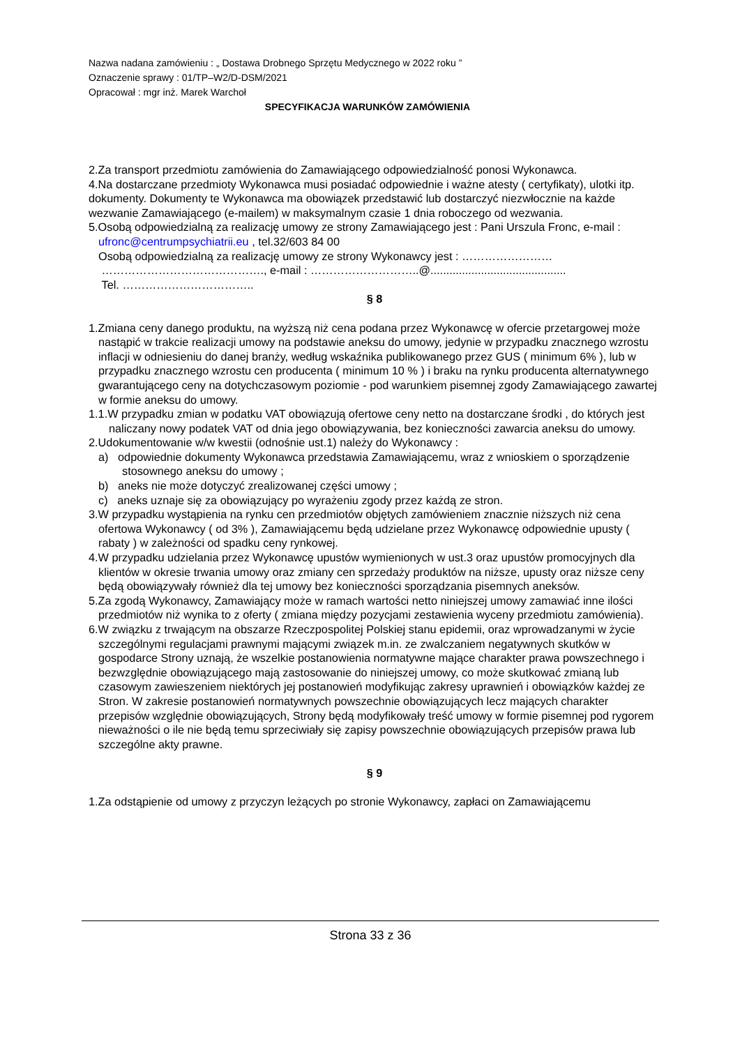Nazwa nadana zamówieniu : „ Dostawa Drobnego Sprzętu Medycznego w 2022 roku ”
Oznaczenie sprawy : 01/TP–W2/D-DSM/2021
Opracował : mgr inż. Marek Warchoł
SPECYFIKACJA WARUNKÓW ZAMÓWIENIA
2.Za transport przedmiotu zamówienia do Zamawiającego odpowiedzialność ponosi Wykonawca.
4.Na dostarczane przedmioty Wykonawca musi posiadać odpowiednie i ważne atesty ( certyfikaty), ulotki itp. dokumenty. Dokumenty te Wykonawca ma obowiązek przedstawić lub dostarczyć niezwłocznie na każde wezwanie Zamawiającego (e-mailem) w maksymalnym czasie 1 dnia roboczego od wezwania.
5.Osobą odpowiedzialną za realizację umowy ze strony Zamawiającego jest : Pani Urszula Fronc, e-mail : ufronc@centrumpsychiatrii.eu , tel.32/603 84 00
Osobą odpowiedzialną za realizację umowy ze strony Wykonawcy jest : ……………………
……………………………………., e-mail : ………………………..@...........................................
Tel. ……………………………..
§ 8
1.Zmiana ceny danego produktu, na wyższą niż cena podana przez Wykonawcę w ofercie przetargowej może nastąpić w trakcie realizacji umowy na podstawie aneksu do umowy, jedynie w przypadku znacznego wzrostu inflacji w odniesieniu do danej branży, według wskaźnika publikowanego przez GUS ( minimum 6% ), lub w przypadku znacznego wzrostu cen producenta ( minimum 10 % ) i braku na rynku producenta alternatywnego gwarantującego ceny na dotychczasowym poziomie - pod warunkiem pisemnej zgody Zamawiającego zawartej w formie aneksu do umowy.
1.1.W przypadku zmian w podatku VAT obowiązują ofertowe ceny netto na dostarczane środki , do których jest naliczany nowy podatek VAT od dnia jego obowiązywania, bez konieczności zawarcia aneksu do umowy.
2.Udokumentowanie w/w kwestii (odnośnie ust.1) należy do Wykonawcy :
a) odpowiednie dokumenty Wykonawca przedstawia Zamawiającemu, wraz z wnioskiem o sporządzenie stosownego aneksu do umowy ;
b) aneks nie może dotyczyć zrealizowanej części umowy ;
c) aneks uznaje się za obowiązujący po wyrażeniu zgody przez każdą ze stron.
3.W przypadku wystąpienia na rynku cen przedmiotów objętych zamówieniem znacznie niższych niż cena ofertowa Wykonawcy ( od 3% ), Zamawiającemu będą udzielane przez Wykonawcę odpowiednie upusty ( rabaty ) w zależności od spadku ceny rynkowej.
4.W przypadku udzielania przez Wykonawcę upustów wymienionych w ust.3 oraz upustów promocyjnych dla klientów w okresie trwania umowy oraz zmiany cen sprzedaży produktów na niższe, upusty oraz niższe ceny będą obowiązywały również dla tej umowy bez konieczności sporządzania pisemnych aneksów.
5.Za zgodą Wykonawcy, Zamawiający może w ramach wartości netto niniejszej umowy zamawiać inne ilości przedmiotów niż wynika to z oferty ( zmiana między pozycjami zestawienia wyceny przedmiotu zamówienia).
6.W związku z trwającym na obszarze Rzeczpospolitej Polskiej stanu epidemii, oraz wprowadzanymi w życie szczególnymi regulacjami prawnymi mającymi związek m.in. ze zwalczaniem negatywnych skutków w gospodarce Strony uznają, że wszelkie postanowienia normatywne mające charakter prawa powszechnego i bezwzględnie obowiązującego mają zastosowanie do niniejszej umowy, co może skutkować zmianą lub czasowym zawieszeniem niektórych jej postanowień modyfikując zakresy uprawnień i obowiązków każdej ze Stron. W zakresie postanowień normatywnych powszechnie obowiązujących lecz mających charakter przepisów względnie obowiązujących, Strony będą modyfikowały treść umowy w formie pisemnej pod rygorem nieważności o ile nie będą temu sprzeciwiały się zapisy powszechnie obowiązujących przepisów prawa lub szczególne akty prawne.
§ 9
1.Za odstąpienie od umowy z przyczyn leżących po stronie Wykonawcy, zapłaci on Zamawiającemu
Strona 33 z 36